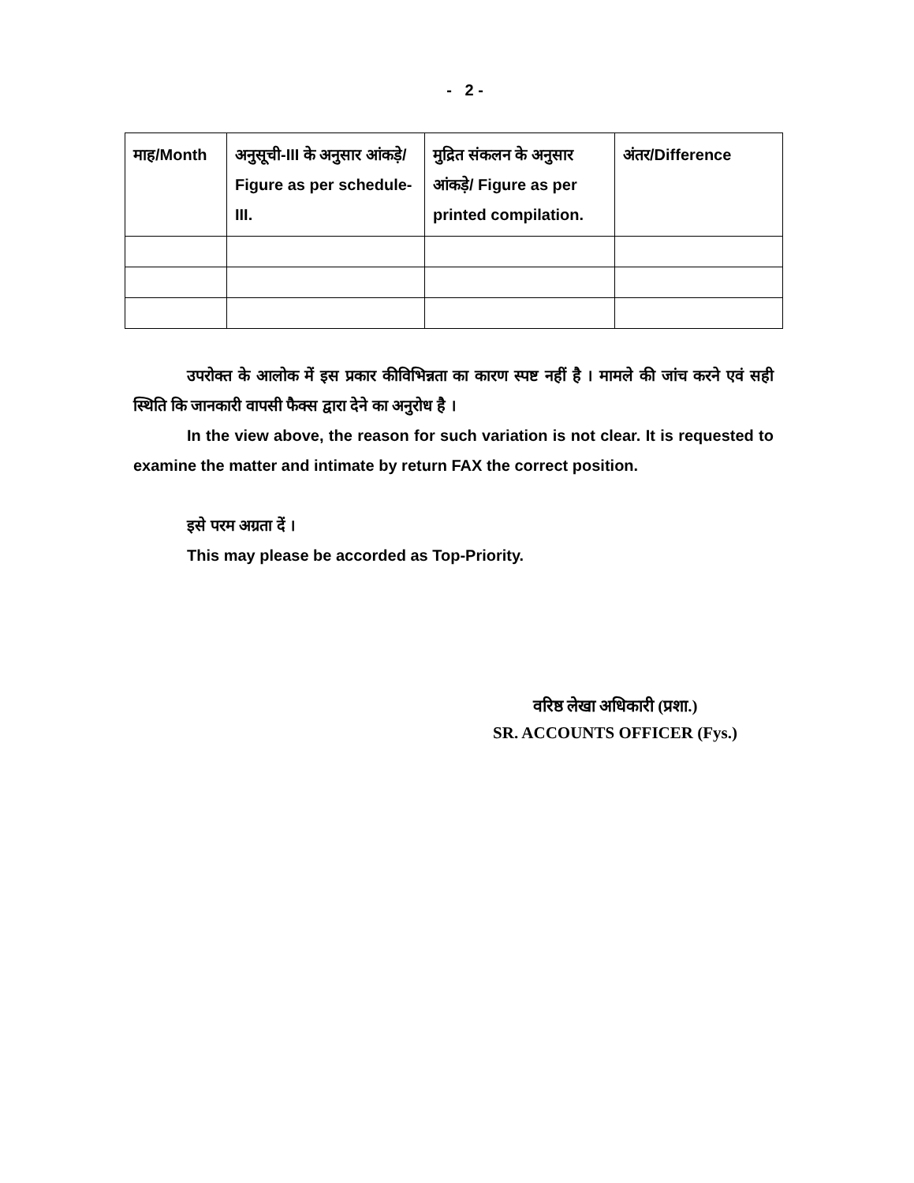- 2 -
| माह/Month | अनुसूची-III के अनुसार आंकड़े/ Figure as per schedule-III. | मुद्रित संकलन के अनुसार आंकड़े/ Figure as per printed compilation. | अंतर/Difference |
उपरोक्त के आलोक में इस प्रकार कीविभिन्नता का कारण स्पष्ट नहीं है । मामले की जांच करने एवं सही स्थिति कि जानकारी वापसी फैक्स द्वारा देने का अनुरोध है ।
In the view above, the reason for such variation is not clear. It is requested to examine the matter and intimate by return FAX the correct position.
इसे परम अग्रता दें ।
This may please be accorded as Top-Priority.
वरिष्ठ लेखा अधिकारी (प्रशा.)
SR. ACCOUNTS OFFICER (Fys.)